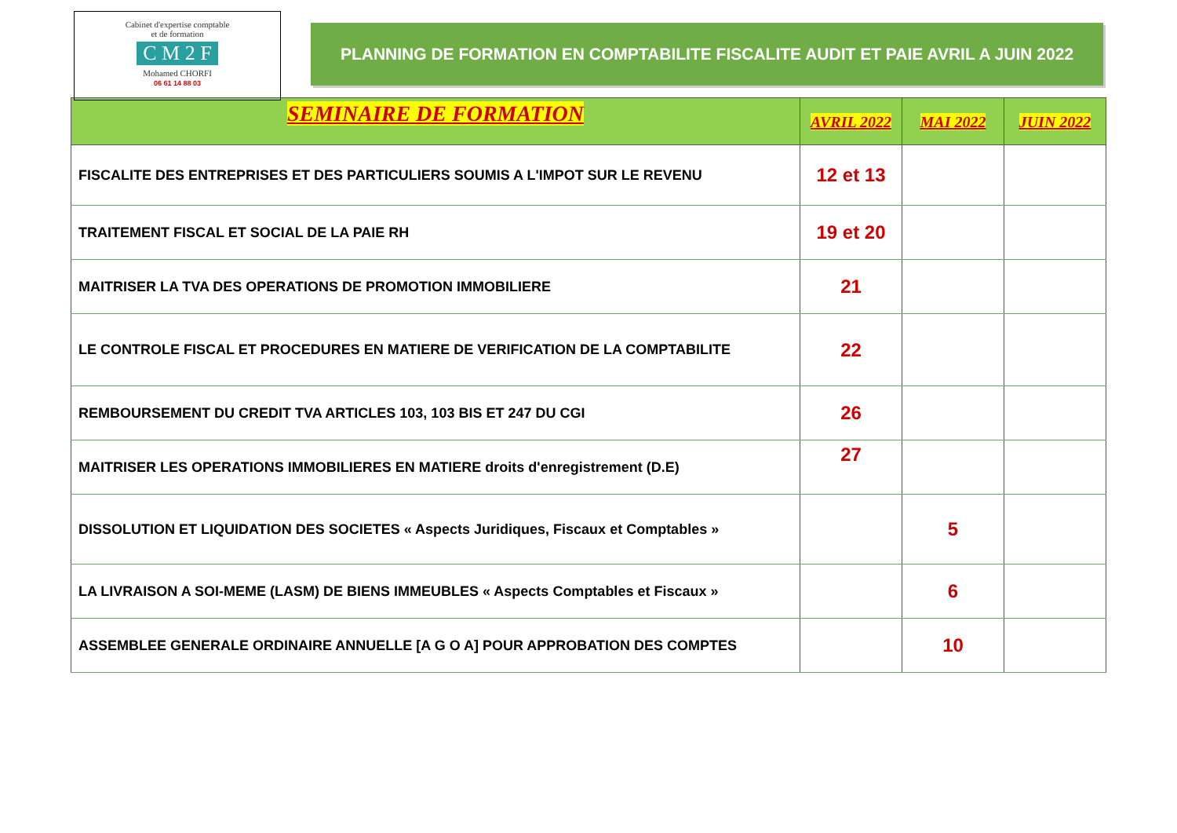Cabinet d'expertise comptable
et de formation
C M 2 F
Mohamed CHORFI
06 61 14 88 03
PLANNING DE FORMATION EN COMPTABILITE FISCALITE AUDIT ET PAIE AVRIL A JUIN 2022
| SEMINAIRE DE FORMATION | AVRIL 2022 | MAI 2022 | JUIN 2022 |
| --- | --- | --- | --- |
| FISCALITE DES ENTREPRISES ET DES PARTICULIERS SOUMIS A L'IMPOT SUR LE REVENU | 12 et 13 | | |
| TRAITEMENT FISCAL ET SOCIAL DE LA PAIE RH | 19 et 20 | | |
| MAITRISER LA TVA DES OPERATIONS DE PROMOTION IMMOBILIERE | 21 | | |
| LE CONTROLE FISCAL ET PROCEDURES EN MATIERE DE VERIFICATION DE LA COMPTABILITE | 22 | | |
| REMBOURSEMENT DU CREDIT TVA ARTICLES 103, 103 BIS ET 247 DU CGI | 26 | | |
| MAITRISER LES OPERATIONS IMMOBILIERES EN MATIERE droits d'enregistrement (D.E) | 27 | | |
| DISSOLUTION ET LIQUIDATION DES SOCIETES « Aspects Juridiques, Fiscaux et Comptables » | | 5 | |
| LA LIVRAISON A SOI-MEME (LASM) DE BIENS IMMEUBLES « Aspects Comptables et Fiscaux » | | 6 | |
| ASSEMBLEE GENERALE ORDINAIRE ANNUELLE [A G O A] POUR APPROBATION DES COMPTES | | 10 | |